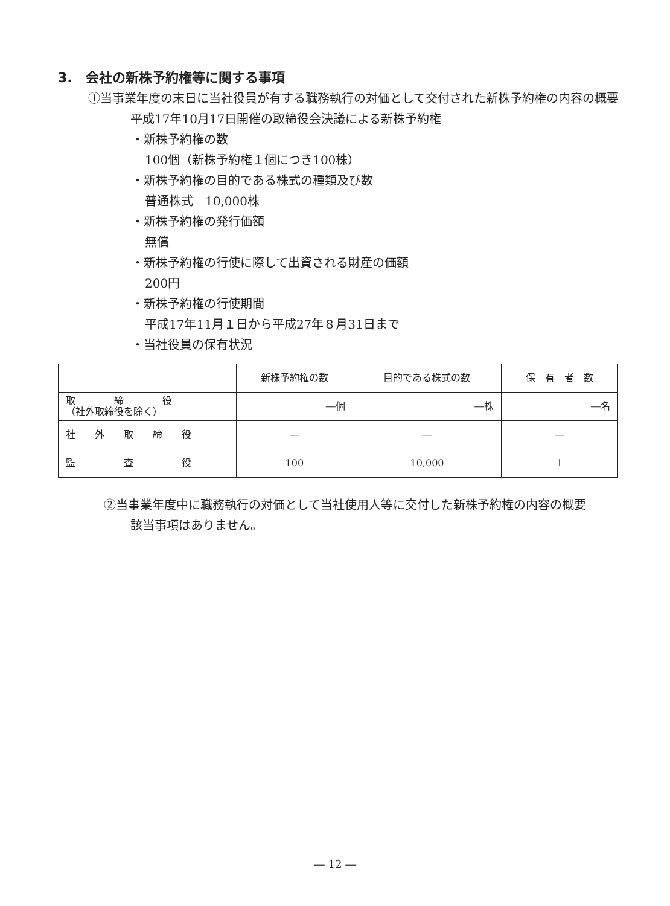3.　会社の新株予約権等に関する事項
①当事業年度の末日に当社役員が有する職務執行の対価として交付された新株予約権の内容の概要
平成17年10月17日開催の取締役会決議による新株予約権
・新株予約権の数
100個（新株予約権１個につき100株）
・新株予約権の目的である株式の種類及び数
普通株式　10,000株
・新株予約権の発行価額
無償
・新株予約権の行使に際して出資される財産の価額
200円
・新株予約権の行使期間
平成17年11月１日から平成27年８月31日まで
・当社役員の保有状況
| | 新株予約権の数 | 目的である株式の数 | 保 有 者 数 |
| 取 締 役 （社外取締役を除く） | ―個 | ―株 | ―名 |
| 社 外 取 締 役 | ― | ― | ― |
| 監 査 役 | 100 | 10,000 | 1 |
②当事業年度中に職務執行の対価として当社使用人等に交付した新株予約権の内容の概要
該当事項はありません。
― 12 ―